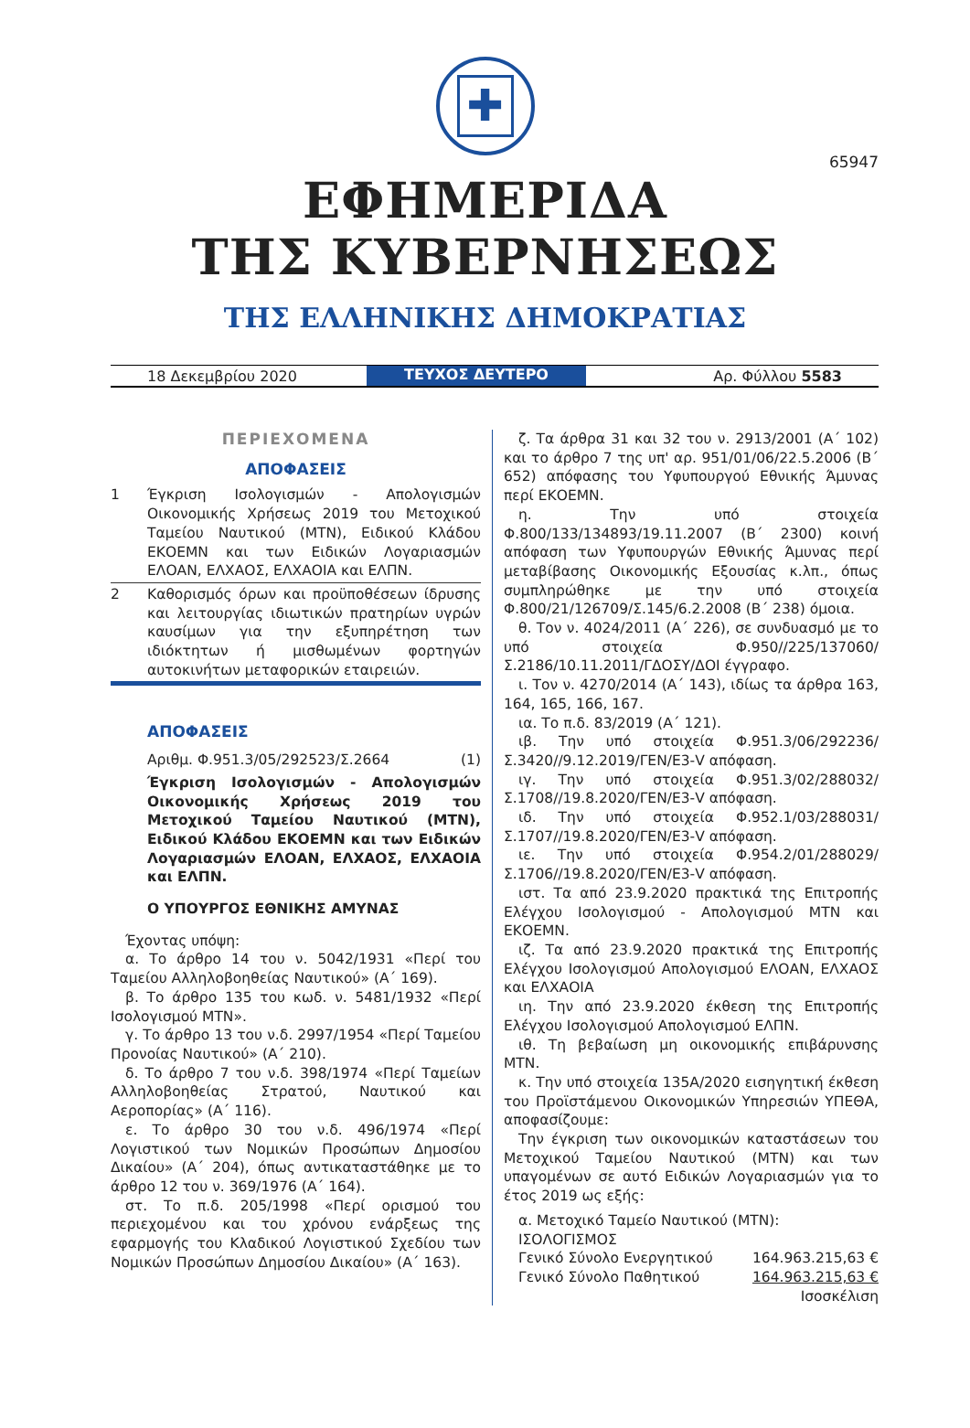65947
✚
ΕΦΗΜΕΡΙΔΑ
ΤΗΣ ΚΥΒΕΡΝΗΣΕΩΣ
ΤΗΣ ΕΛΛΗΝΙΚΗΣ ΔΗΜΟΚΡΑΤΙΑΣ
18 Δεκεμβρίου 2020
ΤΕΥΧΟΣ ΔΕΥΤΕΡΟ
Αρ. Φύλλου 5583
ΠΕΡΙΕΧΟΜΕΝΑ
ΑΠΟΦΑΣΕΙΣ
1 Έγκριση Ισολογισμών - Απολογισμών Οικονομικής Χρήσεως 2019 του Μετοχικού Ταμείου Ναυτικού (ΜΤΝ), Ειδικού Κλάδου ΕΚΟΕΜΝ και των Ειδικών Λογαριασμών ΕΛΟΑΝ, ΕΛΧΑΟΣ, ΕΛΧΑΟΙΑ και ΕΛΠΝ.
2 Καθορισμός όρων και προϋποθέσεων ίδρυσης και λειτουργίας ιδιωτικών πρατηρίων υγρών καυσίμων για την εξυπηρέτηση των ιδιόκτητων ή μισθωμένων φορτηγών αυτοκινήτων μεταφορικών εταιρειών.
ΑΠΟΦΑΣΕΙΣ
Αριθμ. Φ.951.3/05/292523/Σ.2664 (1)
Έγκριση Ισολογισμών - Απολογισμών Οικονομικής Χρήσεως 2019 του Μετοχικού Ταμείου Ναυτικού (ΜΤΝ), Ειδικού Κλάδου ΕΚΟΕΜΝ και των Ειδικών Λογαριασμών ΕΛΟΑΝ, ΕΛΧΑΟΣ, ΕΛΧΑΟΙΑ και ΕΛΠΝ.
Ο ΥΠΟΥΡΓΟΣ ΕΘΝΙΚΗΣ ΑΜΥΝΑΣ
Έχοντας υπόψη:
α. Το άρθρο 14 του ν. 5042/1931 «Περί του Ταμείου Αλληλοβοηθείας Ναυτικού» (Α΄ 169).
β. Το άρθρο 135 του κωδ. ν. 5481/1932 «Περί Ισολογισμού ΜΤΝ».
γ. Το άρθρο 13 του ν.δ. 2997/1954 «Περί Ταμείου Προνοίας Ναυτικού» (Α΄ 210).
δ. Το άρθρο 7 του ν.δ. 398/1974 «Περί Ταμείων Αλληλοβοηθείας Στρατού, Ναυτικού και Αεροπορίας» (Α΄ 116).
ε. Το άρθρο 30 του ν.δ. 496/1974 «Περί Λογιστικού των Νομικών Προσώπων Δημοσίου Δικαίου» (Α΄ 204), όπως αντικαταστάθηκε με το άρθρο 12 του ν. 369/1976 (Α΄ 164).
στ. Το π.δ. 205/1998 «Περί ορισμού του περιεχομένου και του χρόνου ενάρξεως της εφαρμογής του Κλαδικού Λογιστικού Σχεδίου των Νομικών Προσώπων Δημοσίου Δικαίου» (Α΄ 163).
ζ. Τα άρθρα 31 και 32 του ν. 2913/2001 (Α΄ 102) και το άρθρο 7 της υπ' αρ. 951/01/06/22.5.2006 (Β΄ 652) απόφασης του Υφυπουργού Εθνικής Άμυνας περί ΕΚΟΕΜΝ.
η. Την υπό στοιχεία Φ.800/133/134893/19.11.2007 (Β΄ 2300) κοινή απόφαση των Υφυπουργών Εθνικής Άμυνας περί μεταβίβασης Οικονομικής Εξουσίας κ.λπ., όπως συμπληρώθηκε με την υπό στοιχεία Φ.800/21/126709/Σ.145/6.2.2008 (Β΄ 238) όμοια.
θ. Τον ν. 4024/2011 (Α΄ 226), σε συνδυασμό με το υπό στοιχεία Φ.950//225/137060/Σ.2186/10.11.2011/ΓΔΟΣΥ/ΔΟΙ έγγραφο.
ι. Τον ν. 4270/2014 (Α΄ 143), ιδίως τα άρθρα 163, 164, 165, 166, 167.
ια. Το π.δ. 83/2019 (Α΄ 121).
ιβ. Την υπό στοιχεία Φ.951.3/06/292236/Σ.3420//9.12.2019/ΓΕΝ/Ε3-V απόφαση.
ιγ. Την υπό στοιχεία Φ.951.3/02/288032/Σ.1708//19.8.2020/ΓΕΝ/Ε3-V απόφαση.
ιδ. Την υπό στοιχεία Φ.952.1/03/288031/Σ.1707//19.8.2020/ΓΕΝ/Ε3-V απόφαση.
ιε. Την υπό στοιχεία Φ.954.2/01/288029/Σ.1706//19.8.2020/ΓΕΝ/Ε3-V απόφαση.
ιστ. Τα από 23.9.2020 πρακτικά της Επιτροπής Ελέγχου Ισολογισμού - Απολογισμού ΜΤΝ και ΕΚΟΕΜΝ.
ιζ. Τα από 23.9.2020 πρακτικά της Επιτροπής Ελέγχου Ισολογισμού Απολογισμού ΕΛΟΑΝ, ΕΛΧΑΟΣ και ΕΛΧΑΟΙΑ
ιη. Την από 23.9.2020 έκθεση της Επιτροπής Ελέγχου Ισολογισμού Απολογισμού ΕΛΠΝ.
ιθ. Τη βεβαίωση μη οικονομικής επιβάρυνσης ΜΤΝ.
κ. Την υπό στοιχεία 135Α/2020 εισηγητική έκθεση του Προϊστάμενου Οικονομικών Υπηρεσιών ΥΠΕΘΑ, αποφασίζουμε:
Την έγκριση των οικονομικών καταστάσεων του Μετοχικού Ταμείου Ναυτικού (ΜΤΝ) και των υπαγομένων σε αυτό Ειδικών Λογαριασμών για το έτος 2019 ως εξής:
α. Μετοχικό Ταμείο Ναυτικού (ΜΤΝ):
ΙΣΟΛΟΓΙΣΜΟΣ
Γενικό Σύνολο Ενεργητικού 164.963.215,63 €
Γενικό Σύνολο Παθητικού 164.963.215,63 €
Ισοσκέλιση